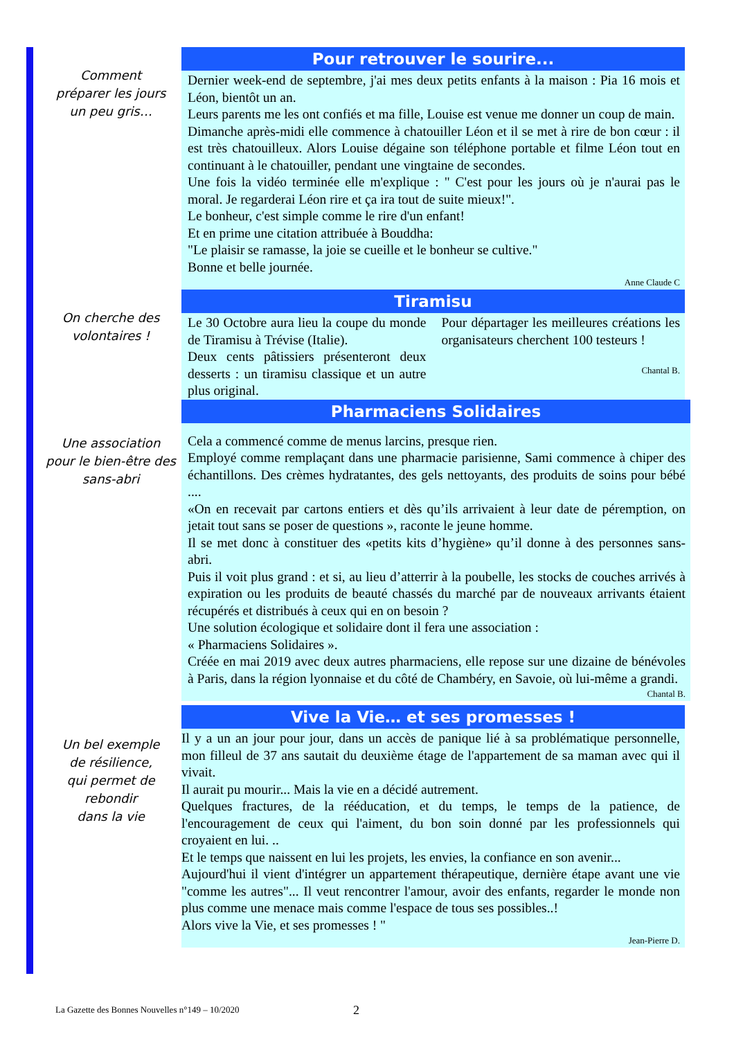Comment
préparer les jours
un peu gris…
Pour retrouver le sourire...
Dernier week-end de septembre, j'ai mes deux petits enfants à la maison : Pia 16 mois et Léon, bientôt un an.
Leurs parents me les ont confiés et ma fille, Louise est venue me donner un coup de main.
Dimanche après-midi elle commence à chatouiller Léon et il se met à rire de bon cœur : il est très chatouilleux. Alors Louise dégaine son téléphone portable et filme Léon tout en continuant à le chatouiller, pendant une vingtaine de secondes.
Une fois la vidéo terminée elle m'explique : " C'est pour les jours où je n'aurai pas le moral. Je regarderai Léon rire et ça ira tout de suite mieux!".
Le bonheur, c'est simple comme le rire d'un enfant!
Et en prime une citation attribuée à Bouddha:
"Le plaisir se ramasse, la joie se cueille et le bonheur se cultive."
Bonne et belle journée.
Anne Claude C
On cherche des
volontaires !
Tiramisu
Le 30 Octobre aura lieu la coupe du monde de Tiramisu à Trévise (Italie).
Deux cents pâtissiers présenteront deux desserts : un tiramisu classique et un autre plus original.
Pour départager les meilleures créations les organisateurs cherchent 100 testeurs !
Chantal B.
Une association
pour le bien-être des
sans-abri
Pharmaciens Solidaires
Cela a commencé comme de menus larcins, presque rien.
Employé comme remplaçant dans une pharmacie parisienne, Sami commence à chiper des échantillons. Des crèmes hydratantes, des gels nettoyants, des produits de soins pour bébé ....
«On en recevait par cartons entiers et dès qu’ils arrivaient à leur date de péremption, on jetait tout sans se poser de questions », raconte le jeune homme.
Il se met donc à constituer des «petits kits d’hygiène» qu’il donne à des personnes sans-abri.
Puis il voit plus grand : et si, au lieu d’atterrir à la poubelle, les stocks de couches arrivés à expiration ou les produits de beauté chassés du marché par de nouveaux arrivants étaient récupérés et distribués à ceux qui en on besoin ?
Une solution écologique et solidaire dont il fera une association :
« Pharmaciens Solidaires ».
Créée en mai 2019 avec deux autres pharmaciens, elle repose sur une dizaine de bénévoles à Paris, dans la région lyonnaise et du côté de Chambéry, en Savoie, où lui-même a grandi.
Chantal B.
Un bel exemple
de résilience,
qui permet de rebondir
dans la vie
Vive la Vie… et ses promesses !
Il y a un an jour pour jour, dans un accès de panique lié à sa problématique personnelle, mon filleul de 37 ans sautait du deuxième étage de l'appartement de sa maman avec qui il vivait.
Il aurait pu mourir... Mais la vie en a décidé autrement.
Quelques fractures, de la rééducation, et du temps, le temps de la patience, de l'encouragement de ceux qui l'aiment, du bon soin donné par les professionnels qui croyaient en lui. ..
Et le temps que naissent en lui les projets, les envies, la confiance en son avenir...
Aujourd'hui il vient d'intégrer un appartement thérapeutique, dernière étape avant une vie "comme les autres"... Il veut rencontrer l'amour, avoir des enfants, regarder le monde non plus comme une menace mais comme l'espace de tous ses possibles..!
Alors vive la Vie, et ses promesses ! "
Jean-Pierre D.
La Gazette des Bonnes Nouvelles n°149 – 10/2020
2